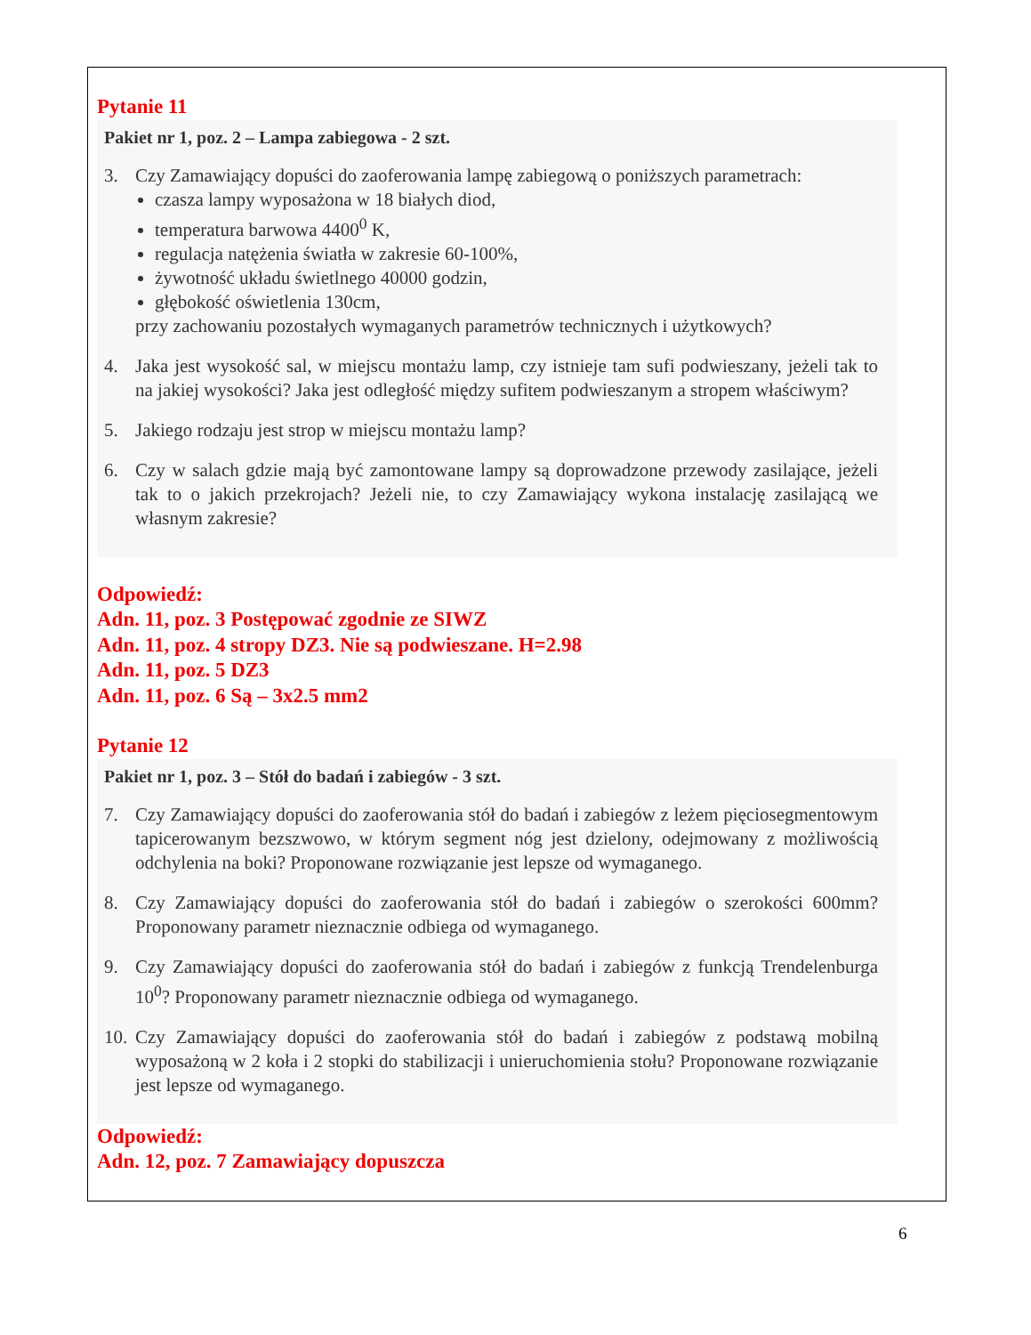Pytanie 11
Pakiet nr 1, poz. 2 – Lampa zabiegowa - 2 szt.
3. Czy Zamawiający dopuści do zaoferowania lampę zabiegową o poniższych parametrach:
czasza lampy wyposażona w 18 białych diod,
temperatura barwowa 4400<sup>0</sup> K,
regulacja natężenia światła w zakresie 60-100%,
żywotność układu świetlnego 40000 godzin,
głębokość oświetlenia 130cm,
przy zachowaniu pozostałych wymaganych parametrów technicznych i użytkowych?
4. Jaka jest wysokość sal, w miejscu montażu lamp, czy istnieje tam sufi podwieszany, jeżeli tak to na jakiej wysokości? Jaka jest odległość między sufitem podwieszanym a stropem właściwym?
5. Jakiego rodzaju jest strop w miejscu montażu lamp?
6. Czy w salach gdzie mają być zamontowane lampy są doprowadzone przewody zasilające, jeżeli tak to o jakich przekrojach? Jeżeli nie, to czy Zamawiający wykona instalację zasilającą we własnym zakresie?
Odpowiedź:
Adn. 11, poz. 3 Postępować zgodnie ze SIWZ
Adn. 11, poz. 4 stropy DZ3. Nie są podwieszane. H=2.98
Adn. 11, poz. 5 DZ3
Adn. 11, poz. 6 Są – 3x2.5 mm2
Pytanie 12
Pakiet nr 1, poz. 3 – Stół do badań i zabiegów - 3 szt.
7. Czy Zamawiający dopuści do zaoferowania stół do badań i zabiegów z leżem pięciosegmentowym tapicerowanym bezszwowo, w którym segment nóg jest dzielony, odejmowany z możliwością odchylenia na boki? Proponowane rozwiązanie jest lepsze od wymaganego.
8. Czy Zamawiający dopuści do zaoferowania stół do badań i zabiegów o szerokości 600mm? Proponowany parametr nieznacznie odbiega od wymaganego.
9. Czy Zamawiający dopuści do zaoferowania stół do badań i zabiegów z funkcją Trendelenburga 10<sup>0</sup>? Proponowany parametr nieznacznie odbiega od wymaganego.
10.
Czy Zamawiający dopuści do zaoferowania stół do badań i zabiegów z podstawą mobilną wyposażoną w 2 koła i 2 stopki do stabilizacji i unieruchomienia stołu? Proponowane rozwiązanie jest lepsze od wymaganego.
Odpowiedź:
Adn. 12, poz. 7 Zamawiający dopuszcza
6